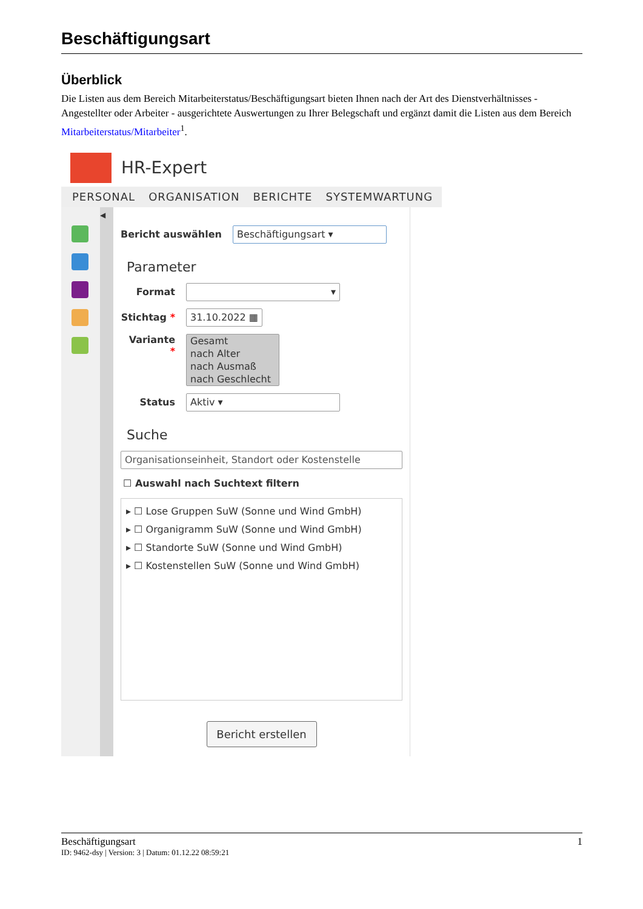Beschäftigungsart
Überblick
Die Listen aus dem Bereich Mitarbeiterstatus/Beschäftigungsart bieten Ihnen nach der Art des Dienstverhältnisses - Angestellter oder Arbeiter - ausgerichtete Auswertungen zu Ihrer Belegschaft und ergänzt damit die Listen aus dem Bereich Mitarbeiterstatus/Mitarbeiter<sup>1</sup>.
HR-Expert
PERSONAL ORGANISATION BERICHTE SYSTEMWARTUNG
◀
Bericht auswählen Beschäftigungsart ▾
Parameter
Format ▾
Stichtag * 31.10.2022 ▦
Variante * Gesamt
nach Alter
nach Ausmaß
nach Geschlecht
Status Aktiv ▾
Suche
Organisationseinheit, Standort oder Kostenstelle
☐ Auswahl nach Suchtext filtern
▸ ☐ Lose Gruppen SuW (Sonne und Wind GmbH)
▸ ☐ Organigramm SuW (Sonne und Wind GmbH)
▸ ☐ Standorte SuW (Sonne und Wind GmbH)
▸ ☐ Kostenstellen SuW (Sonne und Wind GmbH)
Bericht erstellen
Beschäftigungsart 1
ID: 9462-dsy | Version: 3 | Datum: 01.12.22 08:59:21